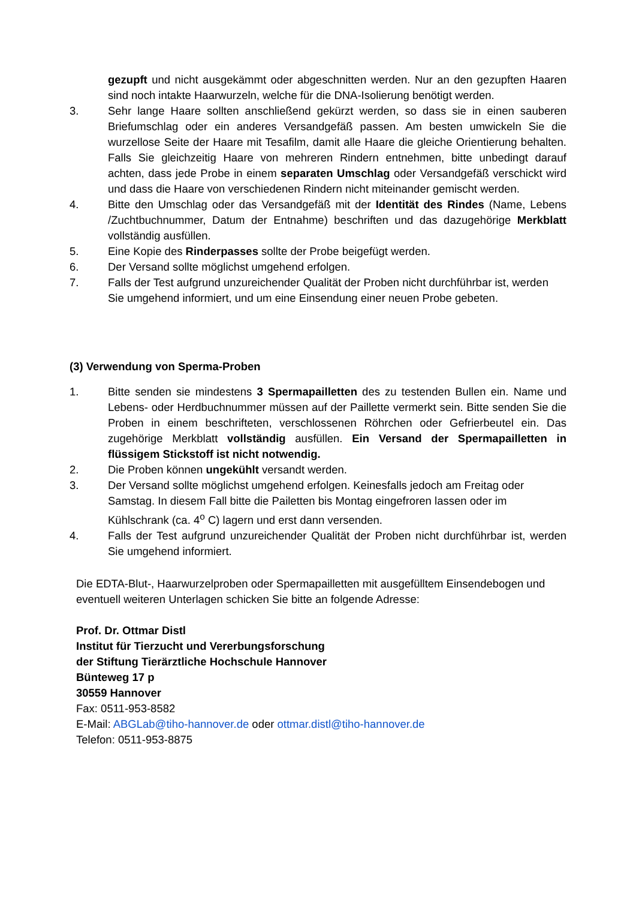gezupft und nicht ausgekämmt oder abgeschnitten werden. Nur an den gezupften Haaren sind noch intakte Haarwurzeln, welche für die DNA-Isolierung benötigt werden.
3. Sehr lange Haare sollten anschließend gekürzt werden, so dass sie in einen sauberen Briefumschlag oder ein anderes Versandgefäß passen. Am besten umwickeln Sie die wurzellose Seite der Haare mit Tesafilm, damit alle Haare die gleiche Orientierung behalten. Falls Sie gleichzeitig Haare von mehreren Rindern entnehmen, bitte unbedingt darauf achten, dass jede Probe in einem separaten Umschlag oder Versandgefäß verschickt wird und dass die Haare von verschiedenen Rindern nicht miteinander gemischt werden.
4. Bitte den Umschlag oder das Versandgefäß mit der Identität des Rindes (Name, Lebens /Zuchtbuchnummer, Datum der Entnahme) beschriften und das dazugehörige Merkblatt vollständig ausfüllen.
5. Eine Kopie des Rinderpasses sollte der Probe beigefügt werden.
6. Der Versand sollte möglichst umgehend erfolgen.
7. Falls der Test aufgrund unzureichender Qualität der Proben nicht durchführbar ist, werden Sie umgehend informiert, und um eine Einsendung einer neuen Probe gebeten.
(3) Verwendung von Sperma-Proben
1. Bitte senden sie mindestens 3 Spermapailletten des zu testenden Bullen ein. Name und Lebens- oder Herdbuchnummer müssen auf der Paillette vermerkt sein. Bitte senden Sie die Proben in einem beschrifteten, verschlossenen Röhrchen oder Gefrierbeutel ein. Das zugehörige Merkblatt vollständig ausfüllen. Ein Versand der Spermapailletten in flüssigem Stickstoff ist nicht notwendig.
2. Die Proben können ungekühlt versandt werden.
3. Der Versand sollte möglichst umgehend erfolgen. Keinesfalls jedoch am Freitag oder Samstag. In diesem Fall bitte die Pailetten bis Montag eingefroren lassen oder im Kühlschrank (ca. 4<sup>o</sup> C) lagern und erst dann versenden.
4. Falls der Test aufgrund unzureichender Qualität der Proben nicht durchführbar ist, werden Sie umgehend informiert.
Die EDTA-Blut-, Haarwurzelproben oder Spermapailletten mit ausgefülltem Einsendebogen und eventuell weiteren Unterlagen schicken Sie bitte an folgende Adresse:
Prof. Dr. Ottmar Distl
Institut für Tierzucht und Vererbungsforschung
der Stiftung Tierärztliche Hochschule Hannover
Bünteweg 17 p
30559 Hannover
Fax: 0511-953-8582
E-Mail: ABGLab@tiho-hannover.de oder ottmar.distl@tiho-hannover.de
Telefon: 0511-953-8875